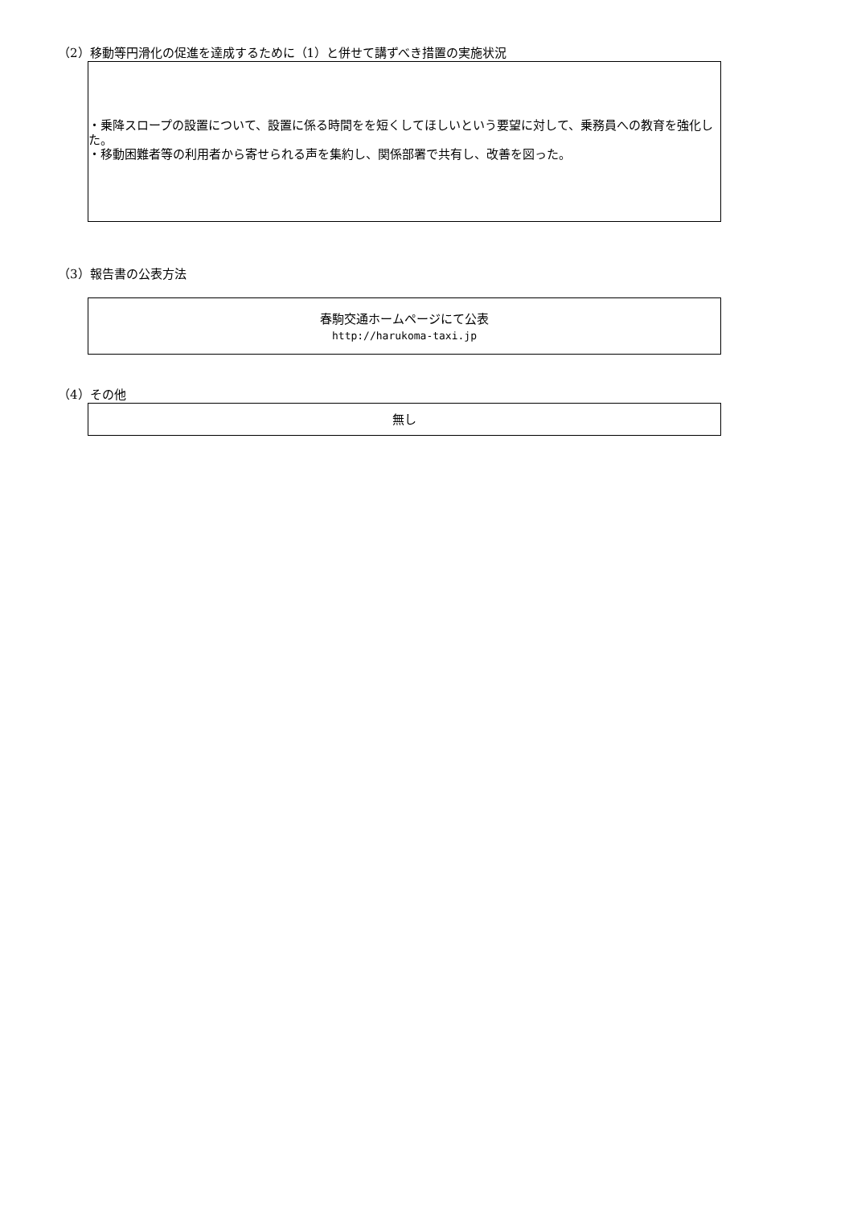（2）移動等円滑化の促進を達成するために（1）と併せて講ずべき措置の実施状況
・乗降スロープの設置について、設置に係る時間をを短くしてほしいという要望に対して、乗務員への教育を強化した。
・移動困難者等の利用者から寄せられる声を集約し、関係部署で共有し、改善を図った。
（3）報告書の公表方法
春駒交通ホームページにて公表
http://harukoma-taxi.jp
（4）その他
無し